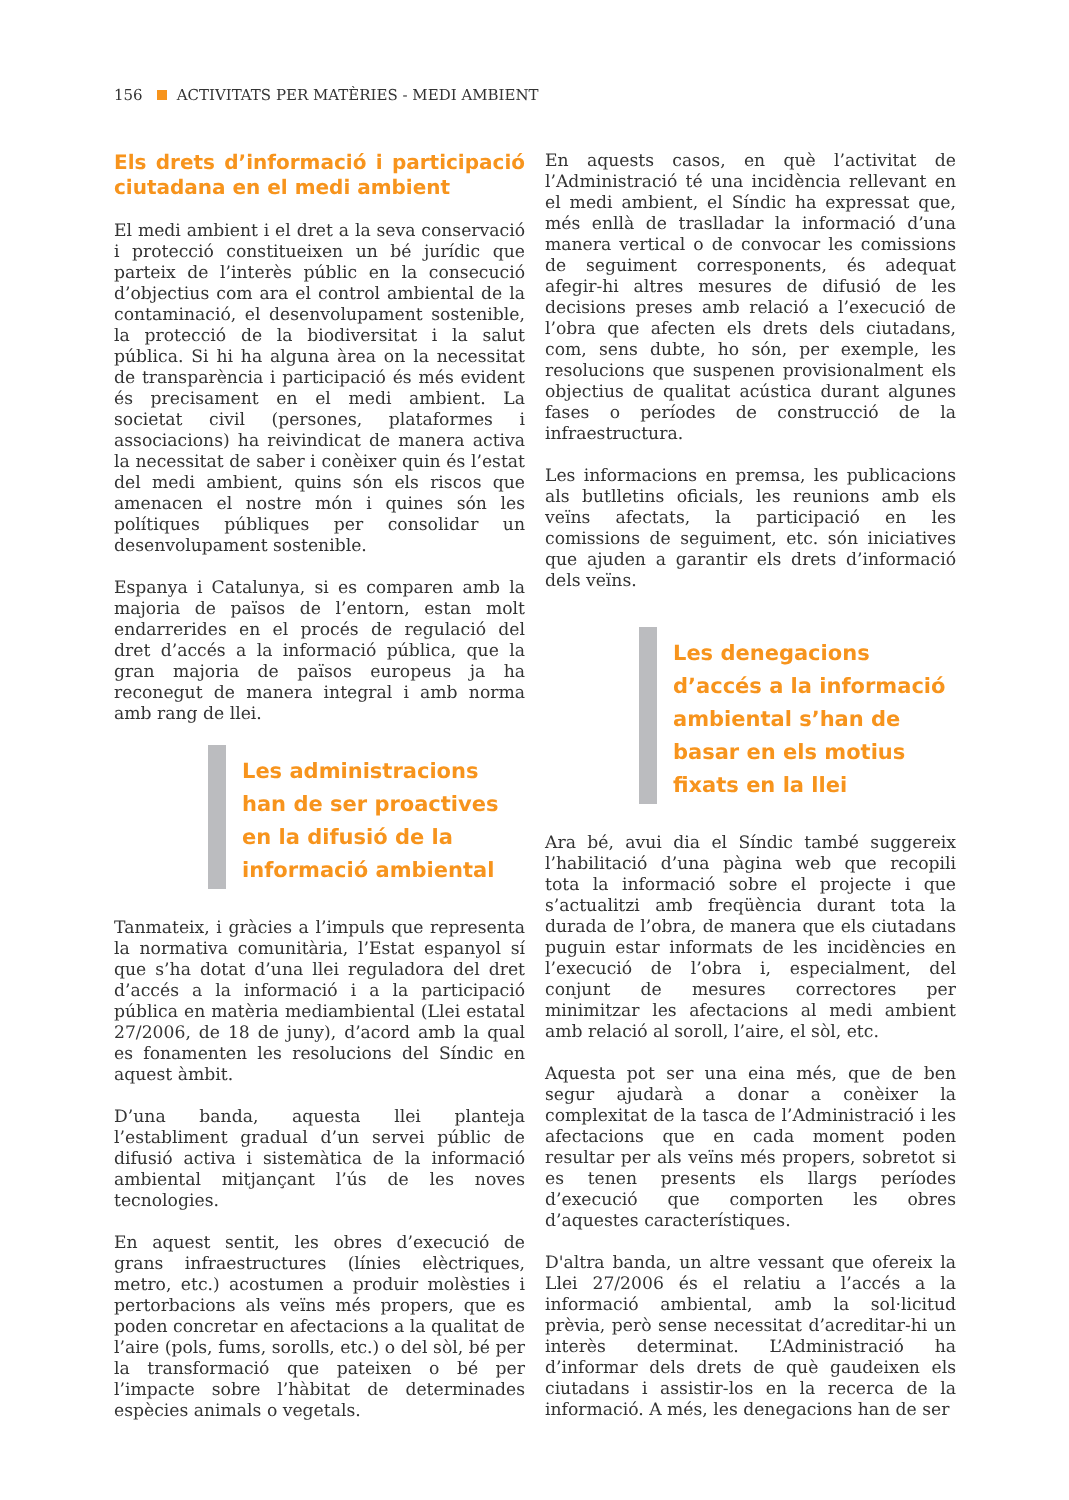156 ACTIVITATS PER MATÈRIES - MEDI AMBIENT
Els drets d’informació i participació ciutadana en el medi ambient
El medi ambient i el dret a la seva conservació i protecció constitueixen un bé jurídic que parteix de l’interès públic en la consecució d’objectius com ara el control ambiental de la contaminació, el desenvolupament sostenible, la protecció de la biodiversitat i la salut pública. Si hi ha alguna àrea on la necessitat de transparència i participació és més evident és precisament en el medi ambient. La societat civil (persones, plataformes i associacions) ha reivindicat de manera activa la necessitat de saber i conèixer quin és l’estat del medi ambient, quins són els riscos que amenacen el nostre món i quines són les polítiques públiques per consolidar un desenvolupament sostenible.
Espanya i Catalunya, si es comparen amb la majoria de països de l’entorn, estan molt endarrerides en el procés de regulació del dret d’accés a la informació pública, que la gran majoria de països europeus ja ha reconegut de manera integral i amb norma amb rang de llei.
Les administracions han de ser proactives en la difusió de la informació ambiental
Tanmateix, i gràcies a l’impuls que representa la normativa comunitària, l’Estat espanyol sí que s’ha dotat d’una llei reguladora del dret d’accés a la informació i a la participació pública en matèria mediambiental (Llei estatal 27/2006, de 18 de juny), d’acord amb la qual es fonamenten les resolucions del Síndic en aquest àmbit.
D’una banda, aquesta llei planteja l’establiment gradual d’un servei públic de difusió activa i sistemàtica de la informació ambiental mitjançant l’ús de les noves tecnologies.
En aquest sentit, les obres d’execució de grans infraestructures (línies elèctriques, metro, etc.) acostumen a produir molèsties i pertorbacions als veïns més propers, que es poden concretar en afectacions a la qualitat de l’aire (pols, fums, sorolls, etc.) o del sòl, bé per la transformació que pateixen o bé per l’impacte sobre l’hàbitat de determinades espècies animals o vegetals.
En aquests casos, en què l’activitat de l’Administració té una incidència rellevant en el medi ambient, el Síndic ha expressat que, més enllà de traslladar la informació d’una manera vertical o de convocar les comissions de seguiment corresponents, és adequat afegir-hi altres mesures de difusió de les decisions preses amb relació a l’execució de l’obra que afecten els drets dels ciutadans, com, sens dubte, ho són, per exemple, les resolucions que suspenen provisionalment els objectius de qualitat acústica durant algunes fases o períodes de construcció de la infraestructura.
Les informacions en premsa, les publicacions als butlletins oficials, les reunions amb els veïns afectats, la participació en les comissions de seguiment, etc. són iniciatives que ajuden a garantir els drets d’informació dels veïns.
Les denegacions d’accés a la informació ambiental s’han de basar en els motius fixats en la llei
Ara bé, avui dia el Síndic també suggereix l’habilitació d’una pàgina web que recopili tota la informació sobre el projecte i que s’actualitzi amb freqüència durant tota la durada de l’obra, de manera que els ciutadans puguin estar informats de les incidències en l’execució de l’obra i, especialment, del conjunt de mesures correctores per minimitzar les afectacions al medi ambient amb relació al soroll, l’aire, el sòl, etc.
Aquesta pot ser una eina més, que de ben segur ajudarà a donar a conèixer la complexitat de la tasca de l’Administració i les afectacions que en cada moment poden resultar per als veïns més propers, sobretot si es tenen presents els llargs períodes d’execució que comporten les obres d’aquestes característiques.
D'altra banda, un altre vessant que ofereix la Llei 27/2006 és el relatiu a l’accés a la informació ambiental, amb la sol·licitud prèvia, però sense necessitat d’acreditar-hi un interès determinat. L’Administració ha d’informar dels drets de què gaudeixen els ciutadans i assistir-los en la recerca de la informació. A més, les denegacions han de ser